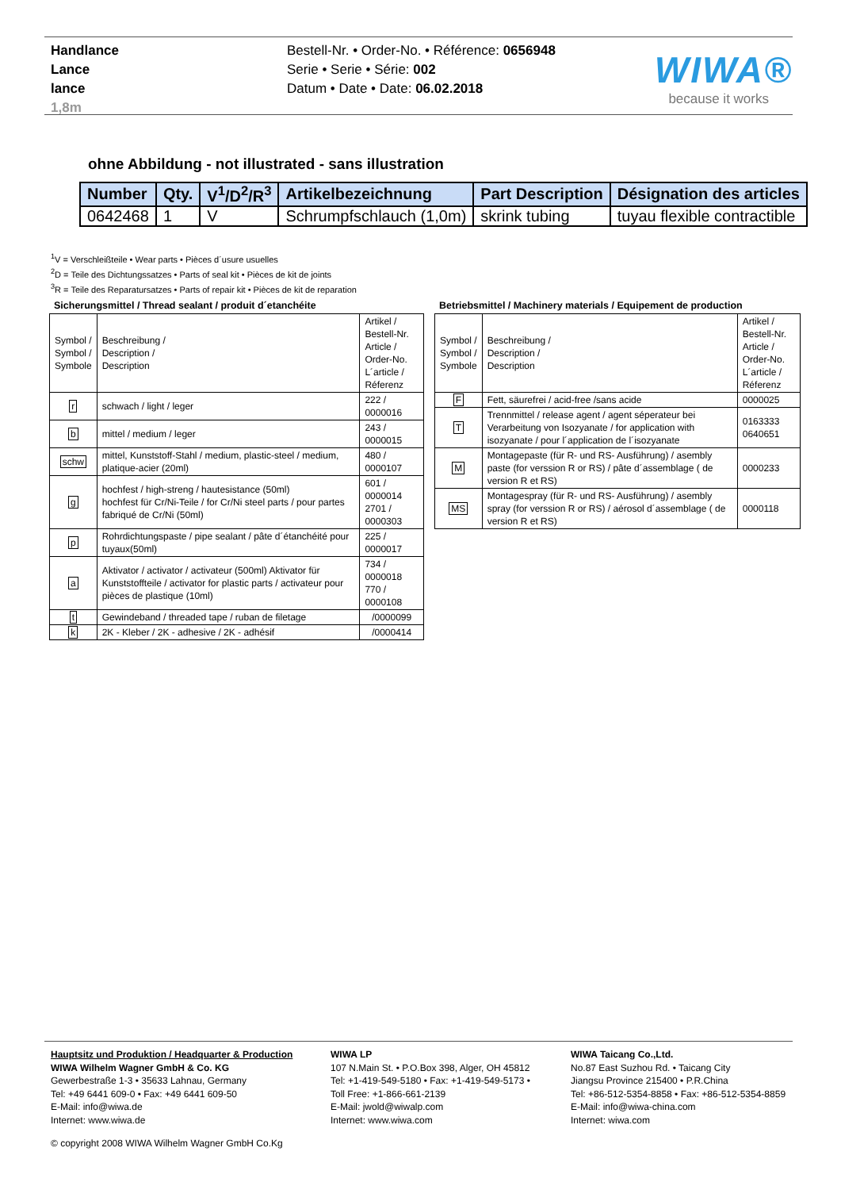Handlance
Lance
lance
1,8m
Bestell-Nr. • Order-No. • Référence: 0656948
Serie • Serie • Série: 002
Datum • Date • Date: 06.02.2018
WIWA®
because it works
ohne Abbildung - not illustrated - sans illustration
| Number | Qty. | V<sup>1</sup>/D<sup>2</sup>/R<sup>3</sup> | Artikelbezeichnung | Part Description | Désignation des articles |
| --- | --- | --- | --- | --- | --- |
| 0642468 | 1 | V | Schrumpfschlauch (1,0m) | skrink tubing | tuyau flexible contractible |
<sup>1</sup> V = Verschleißteile • Wear parts • Pièces d´usure usuelles
<sup>2</sup> D = Teile des Dichtungssatzes • Parts of seal kit • Pièces de kit de joints
<sup>3</sup> R = Teile des Reparatursatzes • Parts of repair kit • Pièces de kit de reparation
Sicherungsmittel / Thread sealant / produit d´etanchéite
| Symbol / Symbol / Symbole | Beschreibung / Description / Description | Artikel / Bestell-Nr. Article / Order-No. L´article / Réferenz |
| r | schwach / light / leger | 222 / 0000016 |
| b | mittel / medium / leger | 243 / 0000015 |
| schw | mittel, Kunststoff-Stahl / medium, plastic-steel / medium, platique-acier (20ml) | 480 / 0000107 |
| g | hochfest / high-streng / hautesistance (50ml) hochfest für Cr/Ni-Teile / for Cr/Ni steel parts / pour partes fabriqué de Cr/Ni (50ml) | 601 / 0000014 2701 / 0000303 |
| p | Rohrdichtungspaste / pipe sealant / pâte d´étanchéité pour tuyaux(50ml) | 225 / 0000017 |
| a | Aktivator / activator / activateur (500ml) Aktivator für Kunststoffteile / activator for plastic parts / activateur pour pièces de plastique (10ml) | 734 / 0000018 770 / 0000108 |
| t | Gewindeband / threaded tape / ruban de filetage | /0000099 |
| k | 2K - Kleber / 2K - adhesive / 2K - adhésif | /0000414 |
Betriebsmittel / Machinery materials / Equipement de production
| Symbol / Symbol / Symbole | Beschreibung / Description / Description | Artikel / Bestell-Nr. Article / Order-No. L´article / Réferenz |
| F | Fett, säurefrei / acid-free /sans acide | 0000025 |
| T | Trennmittel / release agent / agent séperateur bei Verarbeitung von Isozyanate / for application with isozyanate / pour l´application de l´isozyanate | 0163333 0640651 |
| M | Montagepaste (für R- und RS- Ausführung) / asembly paste (for verssion R or RS) / pâte d´assemblage ( de version R et RS) | 0000233 |
| MS | Montagespray (für R- und RS- Ausführung) / asembly spray (for verssion R or RS) / aérosol d´assemblage ( de version R et RS) | 0000118 |
Hauptsitz und Produktion / Headquarter & Production
WIWA Wilhelm Wagner GmbH & Co. KG
Gewerbestraße 1-3 • 35633 Lahnau, Germany
Tel: +49 6441 609-0 • Fax: +49 6441 609-50
E-Mail: info@wiwa.de
Internet: www.wiwa.de
WIWA LP
107 N.Main St. • P.O.Box 398, Alger, OH 45812
Tel: +1-419-549-5180 • Fax: +1-419-549-5173 •
Toll Free: +1-866-661-2139
E-Mail: jwold@wiwalp.com
Internet: www.wiwa.com
WIWA Taicang Co.,Ltd.
No.87 East Suzhou Rd. • Taicang City
Jiangsu Province 215400 • P.R.China
Tel: +86-512-5354-8858 • Fax: +86-512-5354-8859
E-Mail: info@wiwa-china.com
Internet: wiwa.com
© copyright 2008 WIWA Wilhelm Wagner GmbH Co.Kg